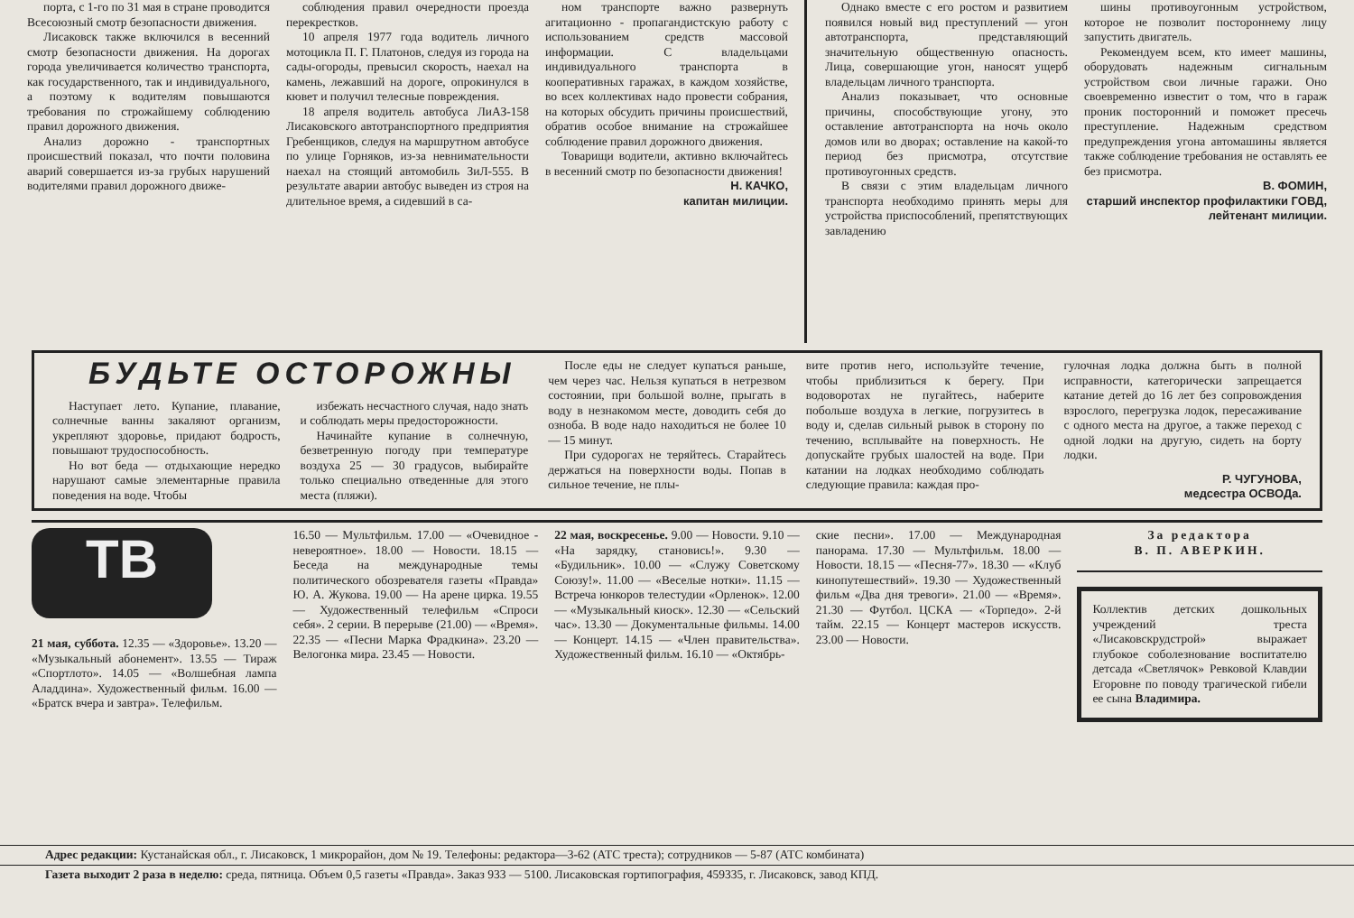порта, с 1-го по 31 мая в стране проводится Всесоюзный смотр безопасности движения.
Лисаковск также включился в весенний смотр безопасности движения. На дорогах города увеличивается количество транспорта, как государственного, так и индивидуального, а поэтому к водителям повышаются требования по строжайшему соблюдению правил дорожного движения.
Анализ дорожно - транспортных происшествий показал, что почти половина аварий совершается из-за грубых нарушений водителями правил дорожного движе-
соблюдения правил очередности проезда перекрестков.
10 апреля 1977 года водитель личного мотоцикла П. Г. Платонов, следуя из города на сады-огороды, превысил скорость, наехал на камень, лежавший на дороге, опрокинулся в кювет и получил телесные повреждения.
18 апреля водитель автобуса ЛиАЗ-158 Лисаковского автотранспортного предприятия Гребенщиков, следуя на маршрутном автобусе по улице Горняков, из-за невнимательности наехал на стоящий автомобиль ЗиЛ-555. В результате аварии автобус выведен из строя на длительное время, а сидевший в са-
ном транспорте важно развернуть агитационно - пропагандистскую работу с использованием средств массовой информации. С владельцами индивидуального транспорта в кооперативных гаражах, в каждом хозяйстве, во всех коллективах надо провести собрания, на которых обсудить причины происшествий, обратив особое внимание на строжайшее соблюдение правил дорожного движения.
Товарищи водители, активно включайтесь в весенний смотр по безопасности движения!
Н. КАЧКО,
капитан милиции.
Однако вместе с его ростом и развитием появился новый вид преступлений — угон автотранспорта, представляющий значительную общественную опасность. Лица, совершающие угон, наносят ущерб владельцам личного транспорта.
Анализ показывает, что основные причины, способствующие угону, это оставление автотранспорта на ночь около домов или во дворах; оставление на какой-то период без присмотра, отсутствие противоугонных средств.
В связи с этим владельцам личного транспорта необходимо принять меры для устройства приспособлений, препятствующих завладению
шины противоугонным устройством, которое не позволит постороннему лицу запустить двигатель.
Рекомендуем всем, кто имеет машины, оборудовать надежным сигнальным устройством свои личные гаражи. Оно своевременно известит о том, что в гараж проник посторонний и поможет пресечь преступление. Надежным средством предупреждения угона автомашины является также соблюдение требования не оставлять ее без присмотра.
В. ФОМИН,
старший инспектор профилактики ГОВД,
лейтенант милиции.
БУДЬТЕ ОСТОРОЖНЫ
Наступает лето. Купание, плавание, солнечные ванны закаляют организм, укрепляют здоровье, придают бодрость, повышают трудоспособность.
Но вот беда — отдыхающие нередко нарушают самые элементарные правила поведения на воде. Чтобы
избежать несчастного случая, надо знать и соблюдать меры предосторожности.
Начинайте купание в солнечную, безветренную погоду при температуре воздуха 25 — 30 градусов, выбирайте только специально отведенные для этого места (пляжи).
После еды не следует купаться раньше, чем через час. Нельзя купаться в нетрезвом состоянии, при большой волне, прыгать в воду в незнакомом месте, доводить себя до озноба. В воде надо находиться не более 10 — 15 минут.
При судорогах не теряйтесь. Старайтесь держаться на поверхности воды. Попав в сильное течение, не плы-
вите против него, используйте течение, чтобы приблизиться к берегу. При водоворотах не пугайтесь, наберите побольше воздуха в легкие, погрузитесь в воду и, сделав сильный рывок в сторону по течению, всплывайте на поверхность. Не допускайте грубых шалостей на воде. При катании на лодках необходимо соблюдать следующие правила: каждая про-
гулочная лодка должна быть в полной исправности, категорически запрещается катание детей до 16 лет без сопровождения взрослого, перегрузка лодок, пересаживание с одного места на другое, а также переход с одной лодки на другую, сидеть на борту лодки.
Р. ЧУГУНОВА,
медсестра ОСВОДа.
ТВ
21 мая, суббота. 12.35 — «Здоровье». 13.20 — «Музыкальный абонемент». 13.55 — Тираж «Спортлото». 14.05 — «Волшебная лампа Аладдина». Художественный фильм. 16.00 — «Братск вчера и завтра». Телефильм.
16.50 — Мультфильм. 17.00 — «Очевидное - невероятное». 18.00 — Новости. 18.15 — Беседа на международные темы политического обозревателя газеты «Правда» Ю. А. Жукова. 19.00 — На арене цирка. 19.55 — Художественный телефильм «Спроси себя». 2 серии. В перерыве (21.00) — «Время». 22.35 — «Песни Марка Фрадкина». 23.20 — Велогонка мира. 23.45 — Новости.
22 мая, воскресенье. 9.00 — Новости. 9.10 — «На зарядку, становись!». 9.30 — «Будильник». 10.00 — «Служу Советскому Союзу!». 11.00 — «Веселые нотки». 11.15 — Встреча юнкоров телестудии «Орленок». 12.00 — «Музыкальный киоск». 12.30 — «Сельский час». 13.30 — Документальные фильмы. 14.00 — Концерт. 14.15 — «Член правительства». Художественный фильм. 16.10 — «Октябрь-
ские песни». 17.00 — Международная панорама. 17.30 — Мультфильм. 18.00 — Новости. 18.15 — «Песня-77». 18.30 — «Клуб кинопутешествий». 19.30 — Художественный фильм «Два дня тревоги». 21.00 — «Время». 21.30 — Футбол. ЦСКА — «Торпедо». 2-й тайм. 22.15 — Концерт мастеров искусств. 23.00 — Новости.
За редактора
В. П. АВЕРКИН.
Коллектив детских дошкольных учреждений треста «Лисаковскрудстрой» выражает глубокое соболезнование воспитателю детсада «Светлячок» Ревковой Клавдии Егоровне по поводу трагической гибели ее сына Владимира.
Адрес редакции: Кустанайская обл., г. Лисаковск, 1 микрорайон, дом № 19. Телефоны: редактора—3-62 (АТС треста); сотрудников — 5-87 (АТС комбината)
Газета выходит 2 раза в неделю: среда, пятница. Объем 0,5 газеты «Правда». Заказ 933 — 5100. Лисаковская гортипография, 459335, г. Лисаковск, завод КПД.